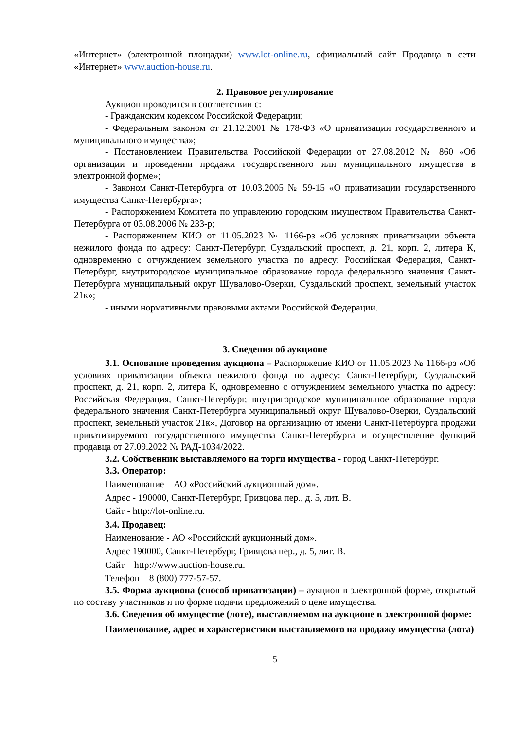«Интернет» (электронной площадки) www.lot-online.ru, официальный сайт Продавца в сети «Интернет» www.auction-house.ru.
2. Правовое регулирование
Аукцион проводится в соответствии с:
- Гражданским кодексом Российской Федерации;
- Федеральным законом от 21.12.2001 № 178-ФЗ «О приватизации государственного и муниципального имущества»;
- Постановлением Правительства Российской Федерации от 27.08.2012 № 860 «Об организации и проведении продажи государственного или муниципального имущества в электронной форме»;
- Законом Санкт-Петербурга от 10.03.2005 № 59-15 «О приватизации государственного имущества Санкт-Петербурга»;
- Распоряжением Комитета по управлению городским имуществом Правительства Санкт-Петербурга от 03.08.2006 № 233-р;
- Распоряжением КИО от 11.05.2023 № 1166-рз «Об условиях приватизации объекта нежилого фонда по адресу: Санкт-Петербург, Суздальский проспект, д. 21, корп. 2, литера К, одновременно с отчуждением земельного участка по адресу: Российская Федерация, Санкт-Петербург, внутригородское муниципальное образование города федерального значения Санкт-Петербурга муниципальный округ Шувалово-Озерки, Суздальский проспект, земельный участок 21к»;
- иными нормативными правовыми актами Российской Федерации.
3. Сведения об аукционе
3.1. Основание проведения аукциона – Распоряжение КИО от 11.05.2023 № 1166-рз «Об условиях приватизации объекта нежилого фонда по адресу: Санкт-Петербург, Суздальский проспект, д. 21, корп. 2, литера К, одновременно с отчуждением земельного участка по адресу: Российская Федерация, Санкт-Петербург, внутригородское муниципальное образование города федерального значения Санкт-Петербурга муниципальный округ Шувалово-Озерки, Суздальский проспект, земельный участок 21к», Договор на организацию от имени Санкт-Петербурга продажи приватизируемого государственного имущества Санкт-Петербурга и осуществление функций продавца от 27.09.2022 № РАД-1034/2022.
3.2. Собственник выставляемого на торги имущества - город Санкт-Петербург.
3.3. Оператор:
Наименование – АО «Российский аукционный дом».
Адрес - 190000, Санкт-Петербург, Гривцова пер., д. 5, лит. В.
Сайт - http://lot-online.ru.
3.4. Продавец:
Наименование - АО «Российский аукционный дом».
Адрес 190000, Санкт-Петербург, Гривцова пер., д. 5, лит. В.
Сайт – http://www.auction-house.ru.
Телефон – 8 (800) 777-57-57.
3.5. Форма аукциона (способ приватизации) – аукцион в электронной форме, открытый по составу участников и по форме подачи предложений о цене имущества.
3.6. Сведения об имуществе (лоте), выставляемом на аукционе в электронной форме:
Наименование, адрес и характеристики выставляемого на продажу имущества (лота)
5